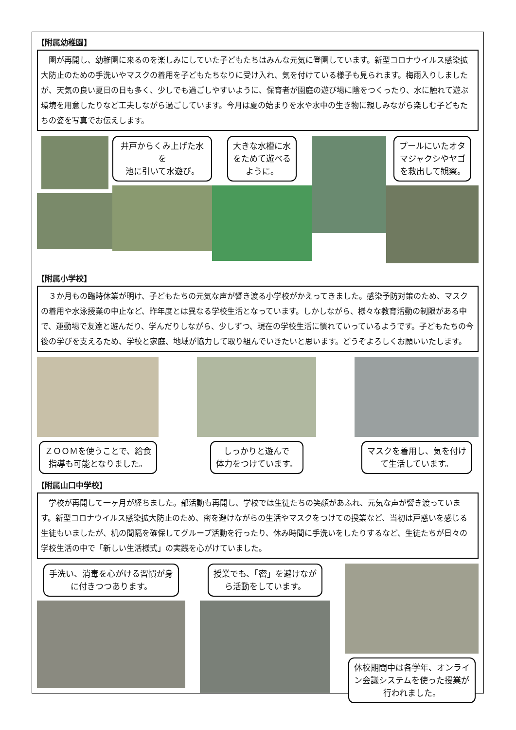【附属幼稚園】
園が再開し、幼稚園に来るのを楽しみにしていた子どもたちはみんな元気に登園しています。新型コロナウイルス感染拡大防止のための手洗いやマスクの着用を子どもたちなりに受け入れ、気を付けている様子も見られます。梅雨入りしましたが、天気の良い夏日の日も多く、少しでも過ごしやすいように、保育者が園庭の遊び場に陰をつくったり、水に触れて遊ぶ環境を用意したりなど工夫しながら過ごしています。今月は夏の始まりを水や水中の生き物に親しみながら楽しむ子どもたちの姿を写真でお伝えします。
井戸からくみ上げた水を
池に引いて水遊び。
大きな水槽に水
をためて遊べる
ように。
プールにいたオタ
マジャクシやヤゴ
を救出して観察。
【附属小学校】
３か月もの臨時休業が明け、子どもたちの元気な声が響き渡る小学校がかえってきました。感染予防対策のため、マスクの着用や水泳授業の中止など、昨年度とは異なる学校生活となっています。しかしながら、様々な教育活動の制限がある中で、運動場で友達と遊んだり、学んだりしながら、少しずつ、現在の学校生活に慣れていっているようです。子どもたちの今後の学びを支えるため、学校と家庭、地域が協力して取り組んでいきたいと思います。どうぞよろしくお願いいたします。
ＺＯＯＭを使うことで、給食
指導も可能となりました。
しっかりと遊んで
体力をつけています。
マスクを着用し、気を付け
て生活しています。
【附属山口中学校】
学校が再開して一ヶ月が経ちました。部活動も再開し、学校では生徒たちの笑顔があふれ、元気な声が響き渡っています。新型コロナウイルス感染拡大防止のため、密を避けながらの生活やマスクをつけての授業など、当初は戸惑いを感じる生徒もいましたが、机の間隔を確保してグループ活動を行ったり、休み時間に手洗いをしたりするなど、生徒たちが日々の学校生活の中で「新しい生活様式」の実践を心がけていました。
手洗い、消毒を心がける習慣が身
に付きつつあります。
授業でも、「密」を避けなが
ら活動をしています。
休校期間中は各学年、オンライ
ン会議システムを使った授業が
行われました。